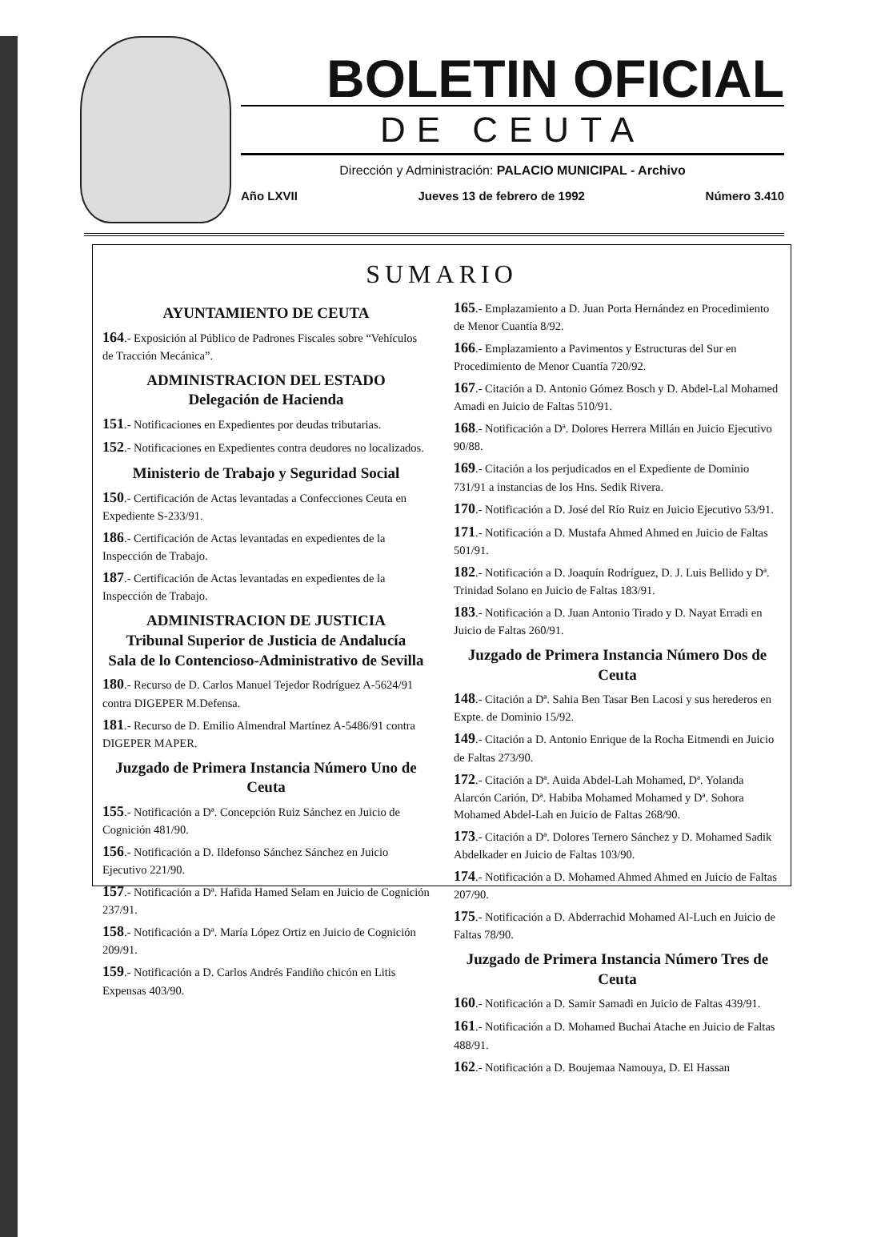BOLETIN OFICIAL
DE CEUTA
Dirección y Administración: PALACIO MUNICIPAL - Archivo
Año LXVII Jueves 13 de febrero de 1992 Número 3.410
SUMARIO
AYUNTAMIENTO DE CEUTA
164.- Exposición al Público de Padrones Fiscales sobre “Vehículos de Tracción Mecánica”.
ADMINISTRACION DEL ESTADO
Delegación de Hacienda
151.- Notificaciones en Expedientes por deudas tributarias.
152.- Notificaciones en Expedientes contra deudores no localizados.
Ministerio de Trabajo y Seguridad Social
150.- Certificación de Actas levantadas a Confecciones Ceuta en Expediente S-233/91.
186.- Certificación de Actas levantadas en expedientes de la Inspección de Trabajo.
187.- Certificación de Actas levantadas en expedientes de la Inspección de Trabajo.
ADMINISTRACION DE JUSTICIA
Tribunal Superior de Justicia de Andalucía
Sala de lo Contencioso-Administrativo de Sevilla
180.- Recurso de D. Carlos Manuel Tejedor Rodríguez A-5624/91 contra DIGEPER M.Defensa.
181.- Recurso de D. Emilio Almendral Martínez A-5486/91 contra DIGEPER MAPER.
Juzgado de Primera Instancia Número Uno de Ceuta
155.- Notificación a Dª. Concepción Ruiz Sánchez en Juicio de Cognición 481/90.
156.- Notificación a D. Ildefonso Sánchez Sánchez en Juicio Ejecutivo 221/90.
157.- Notificación a Dª. Hafida Hamed Selam en Juicio de Cognición 237/91.
158.- Notificación a Dª. María López Ortiz en Juicio de Cognición 209/91.
159.- Notificación a D. Carlos Andrés Fandiño chicón en Litis Expensas 403/90.
165.- Emplazamiento a D. Juan Porta Hernández en Procedimiento de Menor Cuantía 8/92.
166.- Emplazamiento a Pavimentos y Estructuras del Sur en Procedimiento de Menor Cuantía 720/92.
167.- Citación a D. Antonio Gómez Bosch y D. Abdel-Lal Mohamed Amadi en Juicio de Faltas 510/91.
168.- Notificación a Dª. Dolores Herrera Millán en Juicio Ejecutivo 90/88.
169.- Citación a los perjudicados en el Expediente de Dominio 731/91 a instancias de los Hns. Sedik Rivera.
170.- Notificación a D. José del Río Ruiz en Juicio Ejecutivo 53/91.
171.- Notificación a D. Mustafa Ahmed Ahmed en Juicio de Faltas 501/91.
182.- Notificación a D. Joaquín Rodríguez, D. J. Luis Bellido y Dª. Trinidad Solano en Juicio de Faltas 183/91.
183.- Notificación a D. Juan Antonio Tirado y D. Nayat Erradi en Juicio de Faltas 260/91.
Juzgado de Primera Instancia Número Dos de Ceuta
148.- Citación a Dª. Sahia Ben Tasar Ben Lacosi y sus herederos en Expte. de Dominio 15/92.
149.- Citación a D. Antonio Enrique de la Rocha Eitmendi en Juicio de Faltas 273/90.
172.- Citación a Dª. Auida Abdel-Lah Mohamed, Dª. Yolanda Alarcón Carión, Dª. Habiba Mohamed Mohamed y Dª. Sohora Mohamed Abdel-Lah en Juicio de Faltas 268/90.
173.- Citación a Dª. Dolores Ternero Sánchez y D. Mohamed Sadik Abdelkader en Juicio de Faltas 103/90.
174.- Notificación a D. Mohamed Ahmed Ahmed en Juicio de Faltas 207/90.
175.- Notificación a D. Abderrachid Mohamed Al-Luch en Juicio de Faltas 78/90.
Juzgado de Primera Instancia Número Tres de Ceuta
160.- Notificación a D. Samir Samadi en Juicio de Faltas 439/91.
161.- Notificación a D. Mohamed Buchai Atache en Juicio de Faltas 488/91.
162.- Notificación a D. Boujemaa Namouya, D. El Hassan